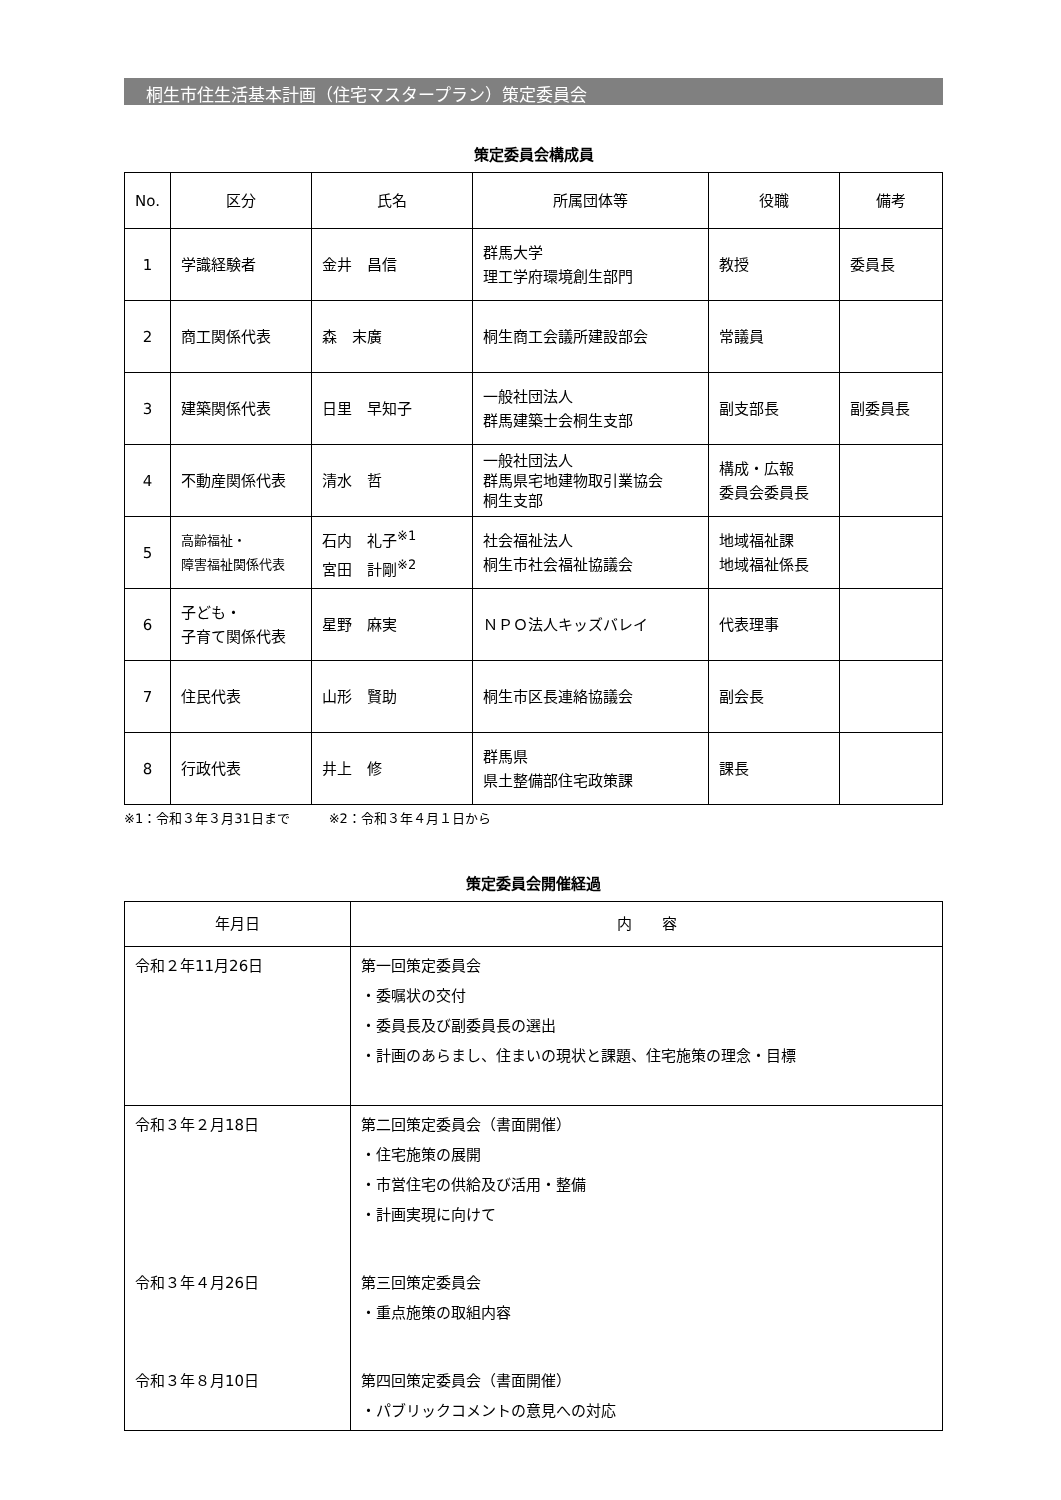桐生市住生活基本計画（住宅マスタープラン）策定委員会
策定委員会構成員
| No. | 区分 | 氏名 | 所属団体等 | 役職 | 備考 |
| --- | --- | --- | --- | --- | --- |
| 1 | 学識経験者 | 金井 昌信 | 群馬大学 理工学府環境創生部門 | 教授 | 委員長 |
| 2 | 商工関係代表 | 森 末廣 | 桐生商工会議所建設部会 | 常議員 | |
| 3 | 建築関係代表 | 日里 早知子 | 一般社団法人 群馬建築士会桐生支部 | 副支部長 | 副委員長 |
| 4 | 不動産関係代表 | 清水 哲 | 一般社団法人 群馬県宅地建物取引業協会 桐生支部 | 構成・広報 委員会委員長 | |
| 5 | 高齢福祉・ 障害福祉関係代表 | 石内 礼子<sup>※1</sup> 宮田 計剛<sup>※2</sup> | 社会福祉法人 桐生市社会福祉協議会 | 地域福祉課 地域福祉係長 | |
| 6 | 子ども・ 子育て関係代表 | 星野 麻実 | ＮＰＯ法人キッズバレイ | 代表理事 | |
| 7 | 住民代表 | 山形 賢助 | 桐生市区長連絡協議会 | 副会長 | |
| 8 | 行政代表 | 井上 修 | 群馬県 県土整備部住宅政策課 | 課長 | |
※1：令和３年３月31日まで　　　※2：令和３年４月１日から
策定委員会開催経過
| 年月日 | 内 容 |
| --- | --- |
| 令和２年11月26日 | 第一回策定委員会 ・委嘱状の交付 ・委員長及び副委員長の選出 ・計画のあらまし、住まいの現状と課題、住宅施策の理念・目標 |
| 令和３年２月18日 | 第二回策定委員会（書面開催） ・住宅施策の展開 ・市営住宅の供給及び活用・整備 ・計画実現に向けて |
| 令和３年４月26日 | 第三回策定委員会 ・重点施策の取組内容 |
| 令和３年８月10日 | 第四回策定委員会（書面開催） ・パブリックコメントの意見への対応 |